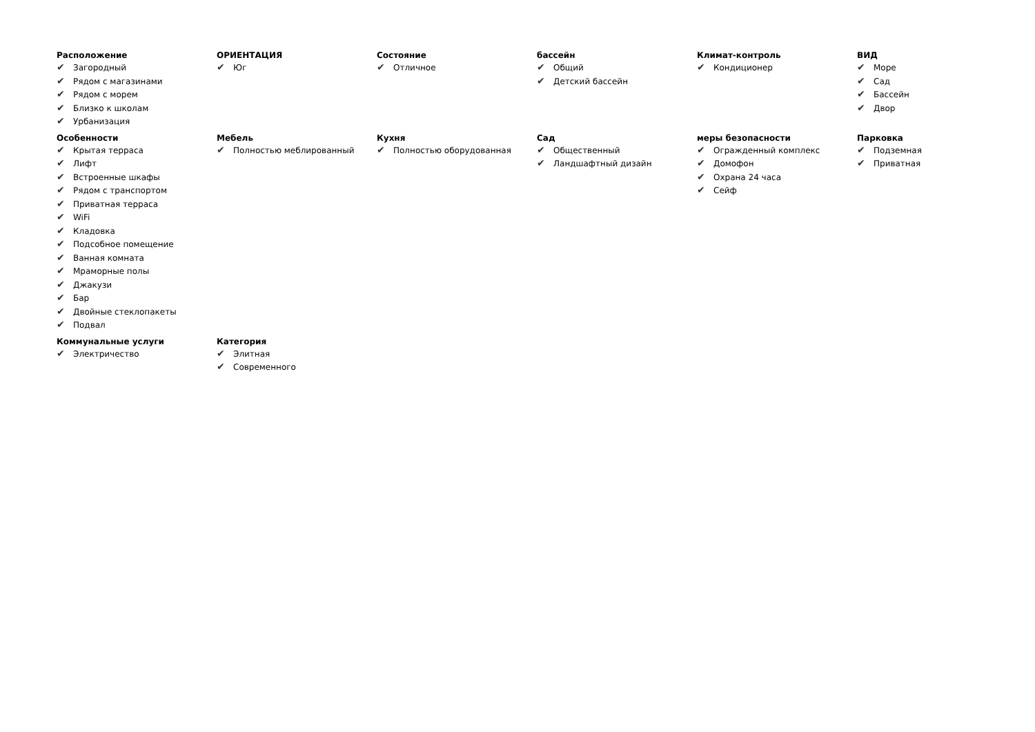Расположение
✔ Загородный
✔ Рядом с магазинами
✔ Рядом с морем
✔ Близко к школам
✔ Урбанизация
ОРИЕНТАЦИЯ
✔ Юг
Состояние
✔ Отличное
бассейн
✔ Общий
✔ Детский бассейн
Климат-контроль
✔ Кондиционер
ВИД
✔ Море
✔ Сад
✔ Бассейн
✔ Двор
Особенности
✔ Крытая терраса
✔ Лифт
✔ Встроенные шкафы
✔ Рядом с транспортом
✔ Приватная терраса
✔ WiFi
✔ Кладовка
✔ Подсобное помещение
✔ Ванная комната
✔ Мраморные полы
✔ Джакузи
✔ Бар
✔ Двойные стеклопакеты
✔ Подвал
Мебель
✔ Полностью меблированный
Кухня
✔ Полностью оборудованная
Сад
✔ Общественный
✔ Ландшафтный дизайн
меры безопасности
✔ Огражденный комплекс
✔ Домофон
✔ Охрана 24 часа
✔ Сейф
Парковка
✔ Подземная
✔ Приватная
Коммунальные услуги
✔ Электричество
Категория
✔ Элитная
✔ Современного